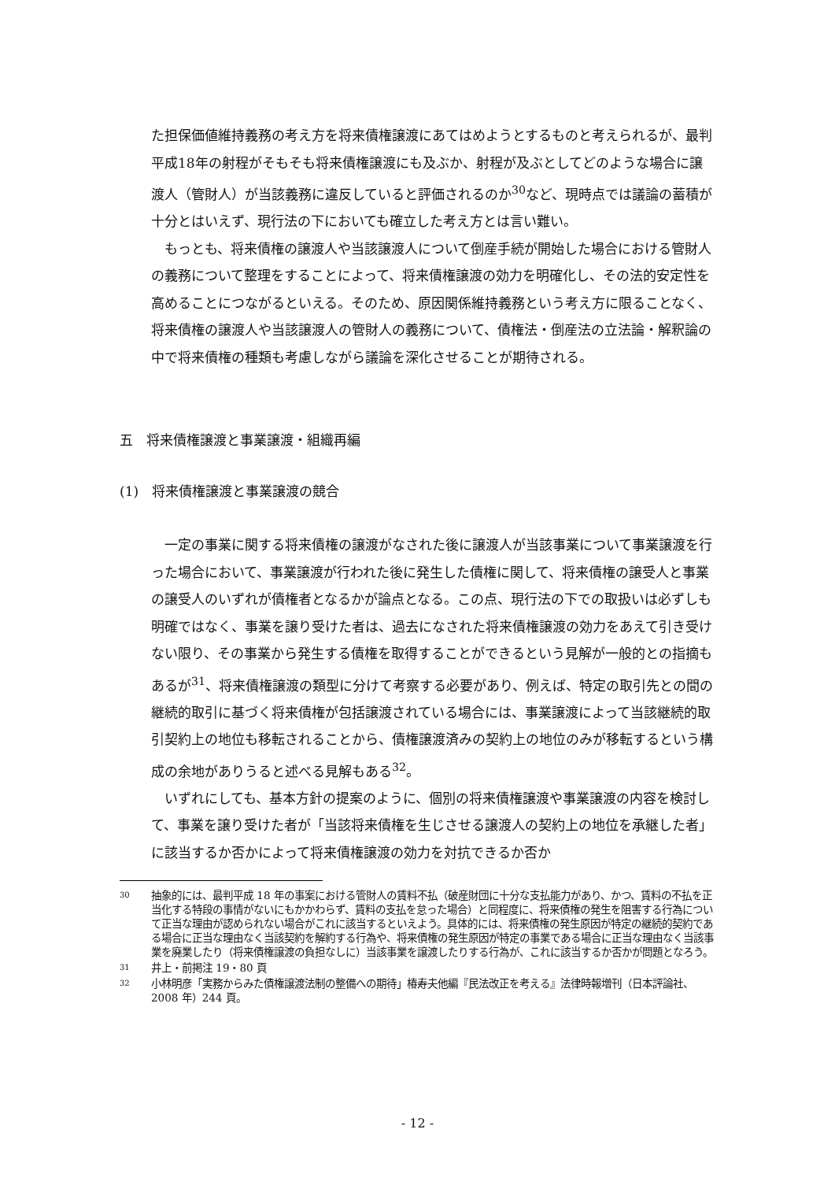た担保価値維持義務の考え方を将来債権譲渡にあてはめようとするものと考えられるが、最判平成18年の射程がそもそも将来債権譲渡にも及ぶか、射程が及ぶとしてどのような場合に譲渡人（管財人）が当該義務に違反していると評価されるのか<sup>30</sup>など、現時点では議論の蓄積が十分とはいえず、現行法の下においても確立した考え方とは言い難い。
もっとも、将来債権の譲渡人や当該譲渡人について倒産手続が開始した場合における管財人の義務について整理をすることによって、将来債権譲渡の効力を明確化し、その法的安定性を高めることにつながるといえる。そのため、原因関係維持義務という考え方に限ることなく、将来債権の譲渡人や当該譲渡人の管財人の義務について、債権法・倒産法の立法論・解釈論の中で将来債権の種類も考慮しながら議論を深化させることが期待される。
五　将来債権譲渡と事業譲渡・組織再編
(1)　将来債権譲渡と事業譲渡の競合
一定の事業に関する将来債権の譲渡がなされた後に譲渡人が当該事業について事業譲渡を行った場合において、事業譲渡が行われた後に発生した債権に関して、将来債権の譲受人と事業の譲受人のいずれが債権者となるかが論点となる。この点、現行法の下での取扱いは必ずしも明確ではなく、事業を譲り受けた者は、過去になされた将来債権譲渡の効力をあえて引き受けない限り、その事業から発生する債権を取得することができるという見解が一般的との指摘もあるが<sup>31</sup>、将来債権譲渡の類型に分けて考察する必要があり、例えば、特定の取引先との間の継続的取引に基づく将来債権が包括譲渡されている場合には、事業譲渡によって当該継続的取引契約上の地位も移転されることから、債権譲渡済みの契約上の地位のみが移転するという構成の余地がありうると述べる見解もある<sup>32</sup>。
いずれにしても、基本方針の提案のように、個別の将来債権譲渡や事業譲渡の内容を検討して、事業を譲り受けた者が「当該将来債権を生じさせる譲渡人の契約上の地位を承継した者」に該当するか否かによって将来債権譲渡の効力を対抗できるか否か
30 抽象的には、最判平成 18 年の事案における管財人の賃料不払（破産財団に十分な支払能力があり、かつ、賃料の不払を正当化する特段の事情がないにもかかわらず、賃料の支払を怠った場合）と同程度に、将来債権の発生を阻害する行為について正当な理由が認められない場合がこれに該当するといえよう。具体的には、将来債権の発生原因が特定の継続的契約である場合に正当な理由なく当該契約を解約する行為や、将来債権の発生原因が特定の事業である場合に正当な理由なく当該事業を廃業したり（将来債権譲渡の負担なしに）当該事業を譲渡したりする行為が、これに該当するか否かが問題となろう。
31 井上・前掲注 19・80 頁
32 小林明彦「実務からみた債権譲渡法制の整備への期待」椿寿夫他編『民法改正を考える』法律時報増刊（日本評論社、2008 年）244 頁。
- 12 -